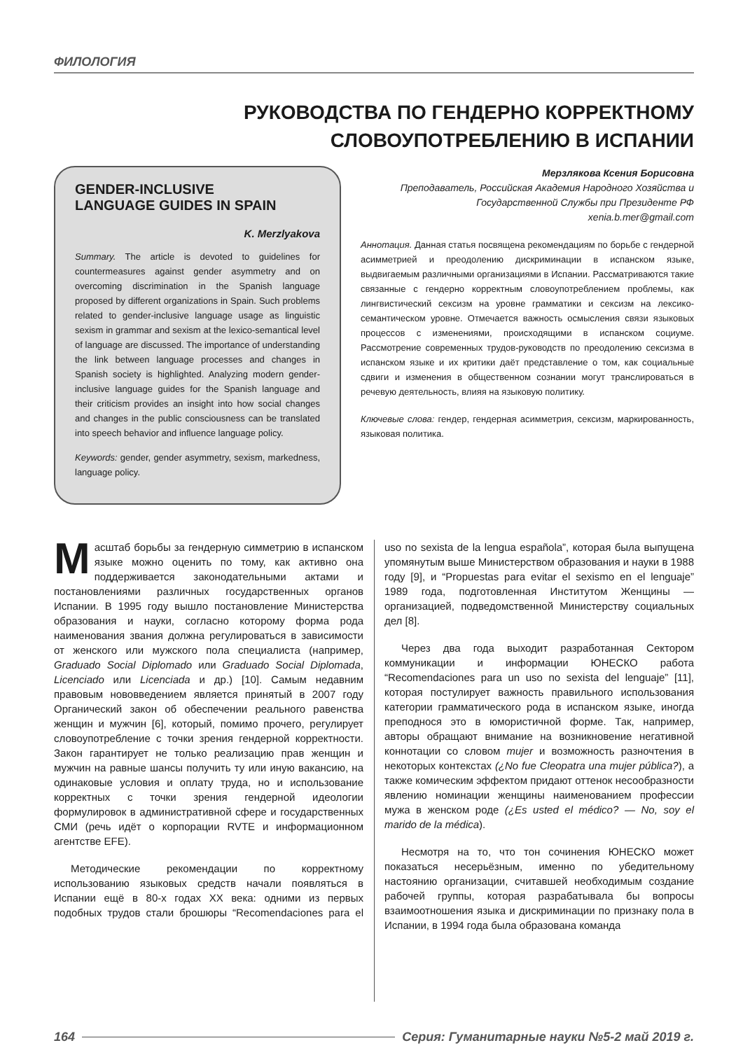ФИЛОЛОГИЯ
РУКОВОДСТВА ПО ГЕНДЕРНО КОРРЕКТНОМУ
СЛОВОУПОТРЕБЛЕНИЮ В ИСПАНИИ
GENDER-INCLUSIVE
LANGUAGE GUIDES IN SPAIN
K. Merzlyakova
Summary. The article is devoted to guidelines for countermeasures against gender asymmetry and on overcoming discrimination in the Spanish language proposed by different organizations in Spain. Such problems related to gender-inclusive language usage as linguistic sexism in grammar and sexism at the lexico-semantical level of language are discussed. The importance of understanding the link between language processes and changes in Spanish society is highlighted. Analyzing modern gender-inclusive language guides for the Spanish language and their criticism provides an insight into how social changes and changes in the public consciousness can be translated into speech behavior and influence language policy.
Keywords: gender, gender asymmetry, sexism, markedness, language policy.
Мерзлякова Ксения Борисовна
Преподаватель, Российская Академия Народного Хозяйства и Государственной Службы при Президенте РФ
xenia.b.mer@gmail.com
Аннотация. Данная статья посвящена рекомендациям по борьбе с гендерной асимметрией и преодолению дискриминации в испанском языке, выдвигаемым различными организациями в Испании. Рассматриваются такие связанные с гендерно корректным словоупотреблением проблемы, как лингвистический сексизм на уровне грамматики и сексизм на лексико-семантическом уровне. Отмечается важность осмысления связи языковых процессов с изменениями, происходящими в испанском социуме. Рассмотрение современных трудов-руководств по преодолению сексизма в испанском языке и их критики даёт представление о том, как социальные сдвиги и изменения в общественном сознании могут транслироваться в речевую деятельность, влияя на языковую политику.
Ключевые слова: гендер, гендерная асимметрия, сексизм, маркированность, языковая политика.
Масштаб борьбы за гендерную симметрию в испанском языке можно оценить по тому, как активно она поддерживается законодательными актами и постановлениями различных государственных органов Испании. В 1995 году вышло постановление Министерства образования и науки, согласно которому форма рода наименования звания должна регулироваться в зависимости от женского или мужского пола специалиста (например, Graduado Social Diplomado или Graduado Social Diplomada, Licenciado или Licenciada и др.) [10]. Самым недавним правовым нововведением является принятый в 2007 году Органический закон об обеспечении реального равенства женщин и мужчин [6], который, помимо прочего, регулирует словоупотребление с точки зрения гендерной корректности. Закон гарантирует не только реализацию прав женщин и мужчин на равные шансы получить ту или иную вакансию, на одинаковые условия и оплату труда, но и использование корректных с точки зрения гендерной идеологии формулировок в административной сфере и государственных СМИ (речь идёт о корпорации RVTE и информационном агентстве EFE).
Методические рекомендации по корректному использованию языковых средств начали появляться в Испании ещё в 80-х годах XX века: одними из первых подобных трудов стали брошюры “Recomendaciones para el uso no sexista de la lengua española”, которая была выпущена упомянутым выше Министерством образования и науки в 1988 году [9], и “Propuestas para evitar el sexismo en el lenguaje” 1989 года, подготовленная Институтом Женщины — организацией, подведомственной Министерству социальных дел [8].
Через два года выходит разработанная Сектором коммуникации и информации ЮНЕСКО работа “Recomendaciones para un uso no sexista del lenguaje” [11], которая постулирует важность правильного использования категории грамматического рода в испанском языке, иногда преподнося это в юмористичной форме. Так, например, авторы обращают внимание на возникновение негативной коннотации со словом mujer и возможность разночтения в некоторых контекстах (¿No fue Cleopatra una mujer pública?), а также комическим эффектом придают оттенок несообразности явлению номинации женщины наименованием профессии мужа в женском роде (¿Es usted el médico? — No, soy el marido de la médica).
Несмотря на то, что тон сочинения ЮНЕСКО может показаться несерьёзным, именно по убедительному настоянию организации, считавшей необходимым создание рабочей группы, которая разрабатывала бы вопросы взаимоотношения языка и дискриминации по признаку пола в Испании, в 1994 года была образована команда
164 Серия: Гуманитарные науки №5-2 май 2019 г.